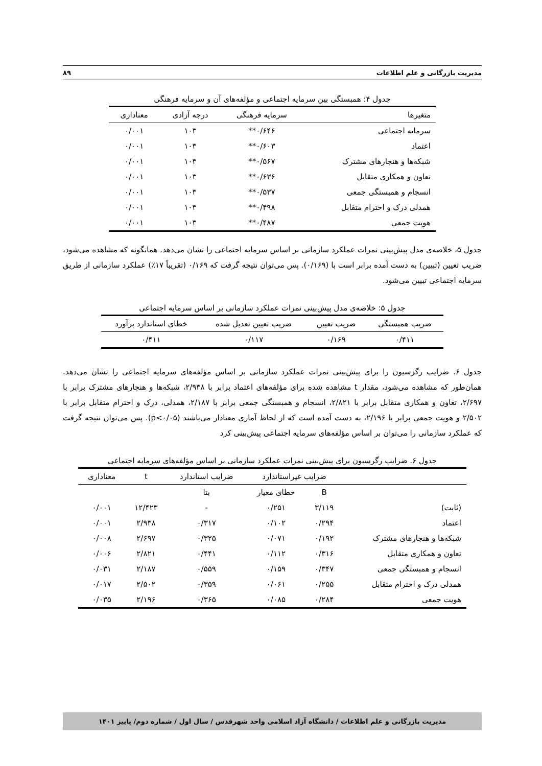مدیریت بازرگانی و علم اطلاعات ۸۹
جدول ۴: همبستگی بین سرمایه اجتماعی و مؤلفه‌های آن و سرمایه فرهنگی
| متغیرها | سرمایه فرهنگی | درجه آزادی | معناداری |
| --- | --- | --- | --- |
| سرمایه اجتماعی | ۰/۶۴۶** | ۱۰۳ | ۰/۰۰۱ |
| اعتماد | ۰/۶۰۳** | ۱۰۳ | ۰/۰۰۱ |
| شبکه‌ها و هنجارهای مشترک | ۰/۵۶۷** | ۱۰۳ | ۰/۰۰۱ |
| تعاون و همکاری متقابل | ۰/۶۳۶** | ۱۰۳ | ۰/۰۰۱ |
| انسجام و همبستگی جمعی | ۰/۵۳۷** | ۱۰۳ | ۰/۰۰۱ |
| همدلی درک و احترام متقابل | ۰/۴۹۸** | ۱۰۳ | ۰/۰۰۱ |
| هویت جمعی | ۰/۴۸۷** | ۱۰۳ | ۰/۰۰۱ |
جدول ۵، خلاصه‌ی مدل پیش‌بینی نمرات عملکرد سازمانی بر اساس سرمایه اجتماعی را نشان می‌دهد. همانگونه که مشاهده می‌شود، ضریب تعیین (تبیین) به دست آمده برابر است با (۰/۱۶۹). پس می‌توان نتیجه گرفت که ۰/۱۶۹ (تقریباً ۱۷٪) عملکرد سازمانی از طریق سرمایه اجتماعی تبیین می‌شود.
جدول ۵: خلاصه‌ی مدل پیش‌بینی نمرات عملکرد سازمانی بر اساس سرمایه اجتماعی
| ضریب همبستگی | ضریب تعیین | ضریب تعیین تعدیل شده | خطای استاندارد برآورد |
| --- | --- | --- | --- |
| ۰/۴۱۱ | ۰/۱۶۹ | ۰/۱۱۷ | ۰/۴۱۱ |
جدول ۶. ضرایب رگرسیون را برای پیش‌بینی نمرات عملکرد سازمانی بر اساس مؤلفه‌های سرمایه اجتماعی را نشان می‌دهد. همان‌طور که مشاهده می‌شود، مقدار t مشاهده شده برای مؤلفه‌های اعتماد برابر با ۲/۹۳۸، شبکه‌ها و هنجارهای مشترک برابر با ۲/۶۹۷، تعاون و همکاری متقابل برابر با ۲/۸۲۱، انسجام و همبستگی جمعی برابر با ۲/۱۸۷، همدلی، درک و احترام متقابل برابر با ۲/۵۰۲ و هویت جمعی برابر با ۲/۱۹۶، به دست آمده است که از لحاظ آماری معنادار می‌باشند (p<۰/۰۵). پس می‌توان نتیجه گرفت که عملکرد سازمانی را می‌توان بر اساس مؤلفه‌های سرمایه اجتماعی پیش‌بینی کرد
جدول ۶. ضرایب رگرسیون برای پیش‌بینی نمرات عملکرد سازمانی بر اساس مؤلفه‌های سرمایه اجتماعی
| | ضرایب غیراستاندارد | | ضرایب استاندارد | t | معناداری |
| --- | --- | --- | --- | --- | --- |
| | B | خطای معیار | بتا | | |
| (ثابت) | ۳/۱۱۹ | ۰/۲۵۱ | - | ۱۲/۴۲۳ | ۰/۰۰۱ |
| اعتماد | ۰/۲۹۴ | ۰/۱۰۲ | ۰/۳۱۷ | ۲/۹۳۸ | ۰/۰۰۱ |
| شبکه‌ها و هنجارهای مشترک | ۰/۱۹۲ | ۰/۰۷۱ | ۰/۳۲۵ | ۲/۶۹۷ | ۰/۰۰۸ |
| تعاون و همکاری متقابل | ۰/۳۱۶ | ۰/۱۱۲ | ۰/۴۴۱ | ۲/۸۲۱ | ۰/۰۰۶ |
| انسجام و همبستگی جمعی | ۰/۳۴۷ | ۰/۱۵۹ | ۰/۵۵۹ | ۲/۱۸۷ | ۰/۰۳۱ |
| همدلی درک و احترام متقابل | ۰/۲۵۵ | ۰/۰۶۱ | ۰/۳۵۹ | ۲/۵۰۲ | ۰/۰۱۷ |
| هویت جمعی | ۰/۲۸۴ | ۰/۰۸۵ | ۰/۳۶۵ | ۲/۱۹۶ | ۰/۰۳۵ |
مدیریت بازرگانی و علم اطلاعات / دانشگاه آزاد اسلامی واحد شهرقدس / سال اول / شماره دوم/ پاییز ۱۴۰۱